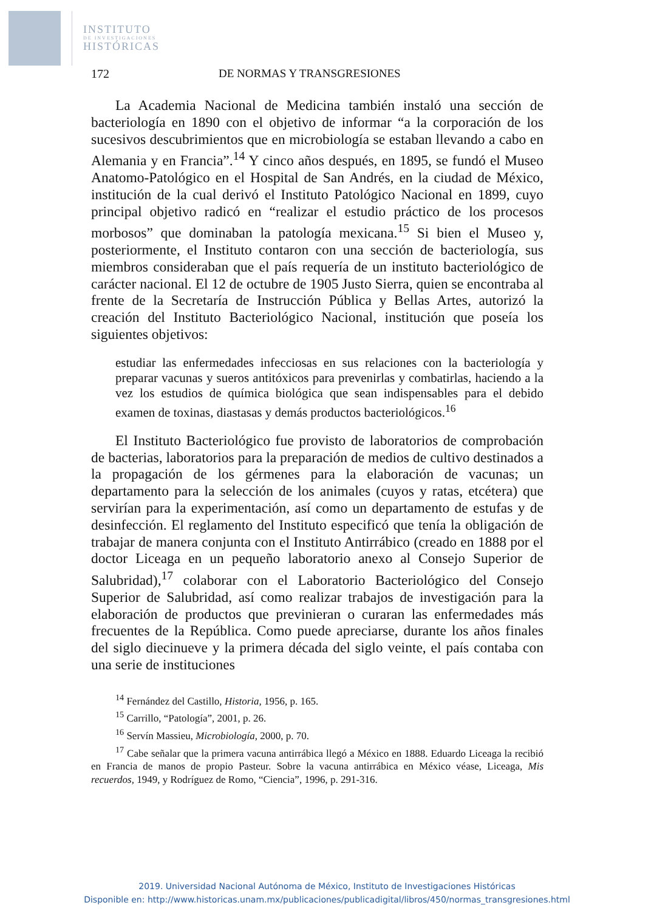INSTITUTO
DE INVESTIGACIONES
HISTÓRICAS
172 DE NORMAS Y TRANSGRESIONES
La Academia Nacional de Medicina también instaló una sección de bacteriología en 1890 con el objetivo de informar “a la corporación de los sucesivos descubrimientos que en microbiología se estaban llevando a cabo en Alemania y en Francia”.<sup>14</sup> Y cinco años después, en 1895, se fundó el Museo Anatomo-Patológico en el Hospital de San Andrés, en la ciudad de México, institución de la cual derivó el Instituto Patológico Nacional en 1899, cuyo principal objetivo radicó en “realizar el estudio práctico de los procesos morbosos” que dominaban la patología mexicana.<sup>15</sup> Si bien el Museo y, posteriormente, el Instituto contaron con una sección de bacteriología, sus miembros consideraban que el país requería de un instituto bacteriológico de carácter nacional. El 12 de octubre de 1905 Justo Sierra, quien se encontraba al frente de la Secretaría de Instrucción Pública y Bellas Artes, autorizó la creación del Instituto Bacteriológico Nacional, institución que poseía los siguientes objetivos:
estudiar las enfermedades infecciosas en sus relaciones con la bacteriología y preparar vacunas y sueros antitóxicos para prevenirlas y combatirlas, haciendo a la vez los estudios de química biológica que sean indispensables para el debido examen de toxinas, diastasas y demás productos bacteriológicos.<sup>16</sup>
El Instituto Bacteriológico fue provisto de laboratorios de comprobación de bacterias, laboratorios para la preparación de medios de cultivo destinados a la propagación de los gérmenes para la elaboración de vacunas; un departamento para la selección de los animales (cuyos y ratas, etcétera) que servirían para la experimentación, así como un departamento de estufas y de desinfección. El reglamento del Instituto especificó que tenía la obligación de trabajar de manera conjunta con el Instituto Antirrábico (creado en 1888 por el doctor Liceaga en un pequeño laboratorio anexo al Consejo Superior de Salubridad),<sup>17</sup> colaborar con el Laboratorio Bacteriológico del Consejo Superior de Salubridad, así como realizar trabajos de investigación para la elaboración de productos que previnieran o curaran las enfermedades más frecuentes de la República. Como puede apreciarse, durante los años finales del siglo diecinueve y la primera década del siglo veinte, el país contaba con una serie de instituciones
<sup>14</sup> Fernández del Castillo, Historia, 1956, p. 165.
<sup>15</sup> Carrillo, “Patología”, 2001, p. 26.
<sup>16</sup> Servín Massieu, Microbiología, 2000, p. 70.
<sup>17</sup> Cabe señalar que la primera vacuna antirrábica llegó a México en 1888. Eduardo Liceaga la recibió en Francia de manos de propio Pasteur. Sobre la vacuna antirrábica en México véase, Liceaga, Mis recuerdos, 1949, y Rodríguez de Romo, “Ciencia”, 1996, p. 291-316.
2019. Universidad Nacional Autónoma de México, Instituto de Investigaciones Históricas
Disponible en: http://www.historicas.unam.mx/publicaciones/publicadigital/libros/450/normas_transgresiones.html